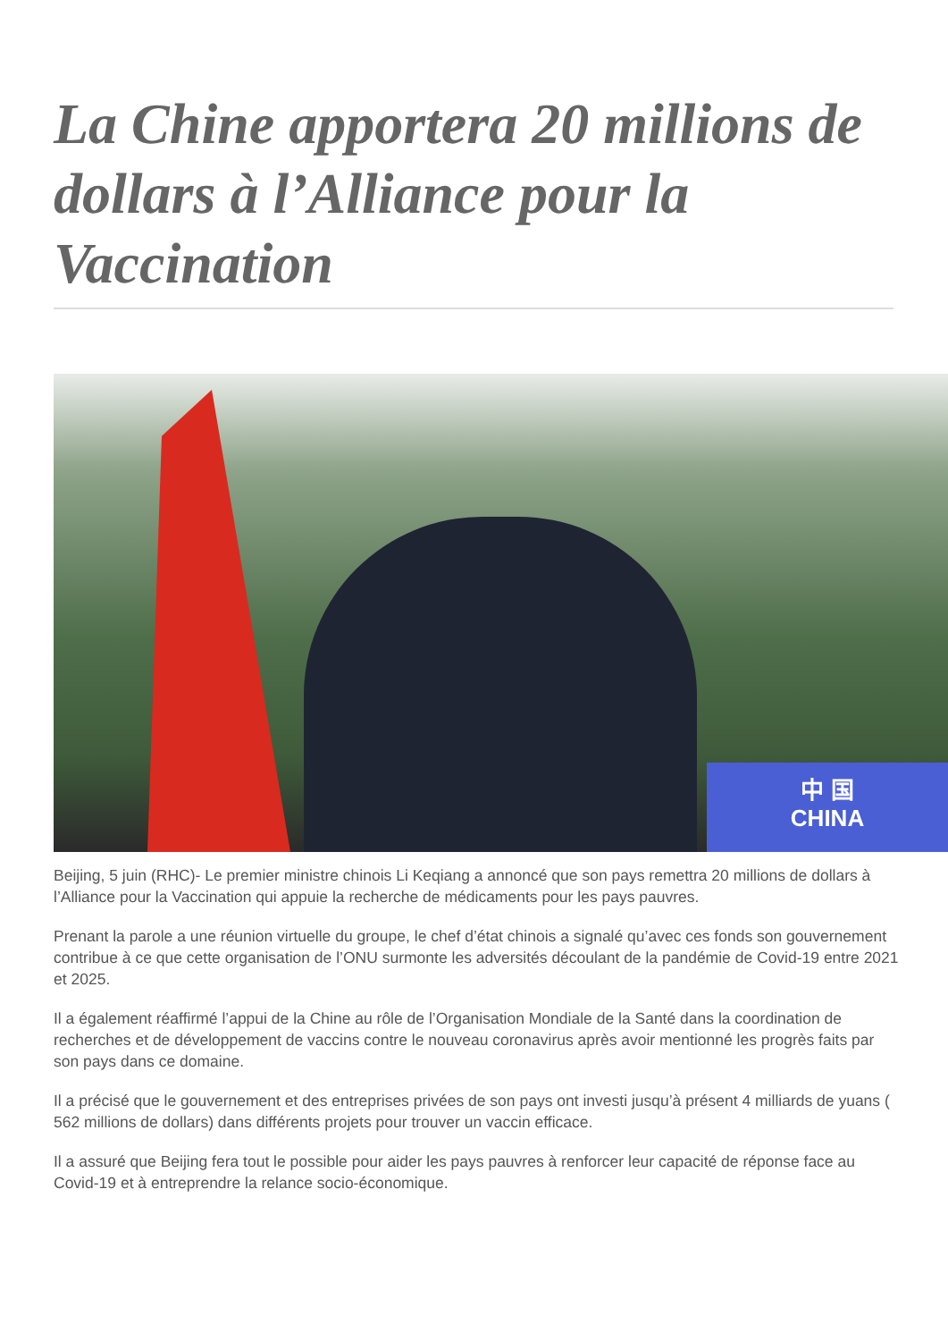La Chine apportera 20 millions de dollars à l’Alliance pour la Vaccination
中 国
CHINA
Beijing, 5 juin (RHC)- Le premier ministre chinois Li Keqiang a annoncé que son pays remettra 20 millions de dollars à l’Alliance pour la Vaccination qui appuie la recherche de médicaments pour les pays pauvres.
Prenant la parole a une réunion virtuelle du groupe, le chef d’état chinois a signalé qu’avec ces fonds son gouvernement contribue à ce que cette organisation de l’ONU surmonte les adversités découlant de la pandémie de Covid-19 entre 2021 et 2025.
Il a également réaffirmé l’appui de la Chine au rôle de l’Organisation Mondiale de la Santé dans la coordination de recherches et de développement de vaccins contre le nouveau coronavirus après avoir mentionné les progrès faits par son pays dans ce domaine.
Il a précisé que le gouvernement et des entreprises privées de son pays ont investi jusqu’à présent 4 milliards de yuans ( 562 millions de dollars) dans différents projets pour trouver un vaccin efficace.
Il a assuré que Beijing fera tout le possible pour aider les pays pauvres à renforcer leur capacité de réponse face au Covid-19 et à entreprendre la relance socio-économique.